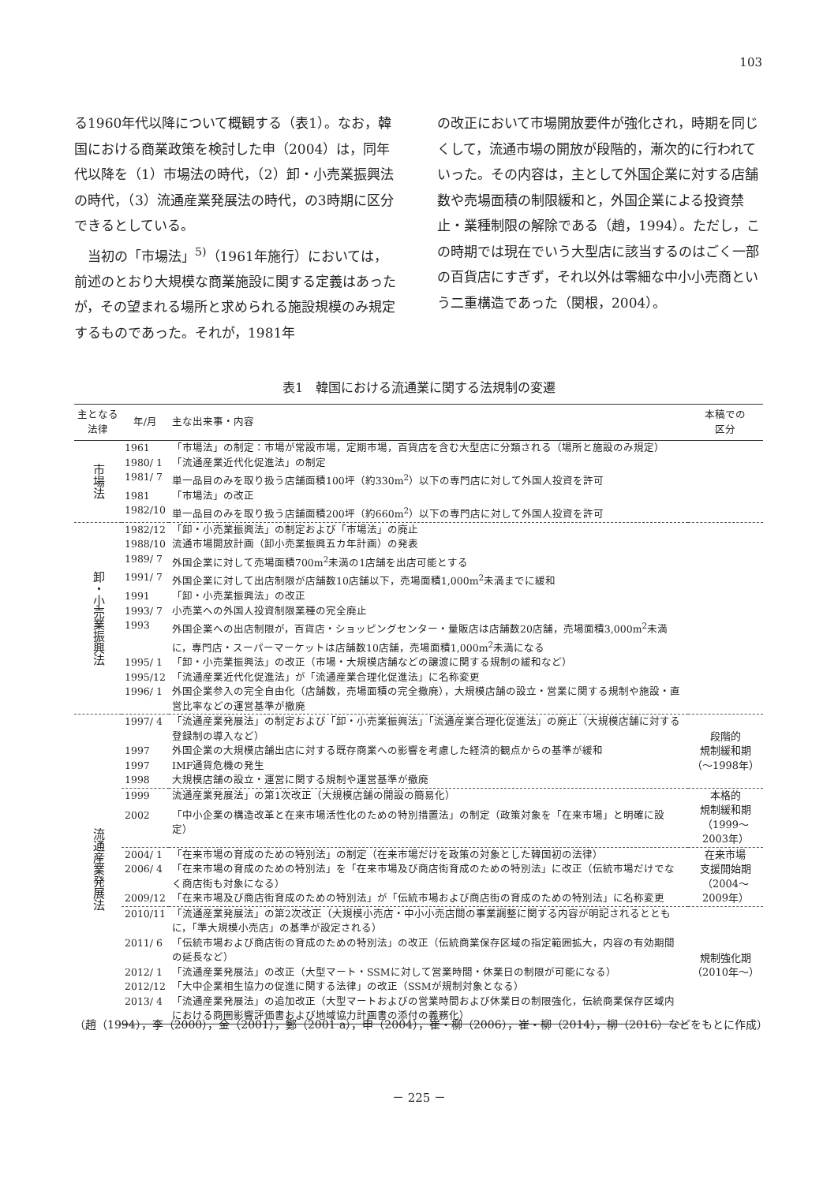103
る1960年代以降について概観する（表1）。なお，韓国における商業政策を検討した申（2004）は，同年代以降を（1）市場法の時代，（2）卸・小売業振興法の時代，（3）流通産業発展法の時代，の3時期に区分できるとしている。
　当初の「市場法」<sup>5)</sup>（1961年施行）においては，前述のとおり大規模な商業施設に関する定義はあったが，その望まれる場所と求められる施設規模のみ規定するものであった。それが，1981年
の改正において市場開放要件が強化され，時期を同じくして，流通市場の開放が段階的，漸次的に行われていった。その内容は，主として外国企業に対する店舗数や売場面積の制限緩和と，外国企業による投資禁止・業種制限の解除である（趙，1994）。ただし，この時期では現在でいう大型店に該当するのはごく一部の百貨店にすぎず，それ以外は零細な中小小売商という二重構造であった（関根，2004）。
表1　韓国における流通業に関する法規制の変遷
| 主となる 法律 | 年/月 | 主な出来事・内容 | 本稿での 区分 |
| --- | --- | --- | --- |
| 市場法 | 1961 | 「市場法」の制定：市場が常設市場，定期市場，百貨店を含む大型店に分類される（場所と施設のみ規定） | |
| | 1980/ 1 | 「流通産業近代化促進法」の制定 | |
| | 1981/ 7 | 単一品目のみを取り扱う店舗面積100坪（約330m<sup>2</sup>）以下の専門店に対して外国人投資を許可 | |
| | 1981 | 「市場法」の改正 | |
| | 1982/10 | 単一品目のみを取り扱う店舗面積200坪（約660m<sup>2</sup>）以下の専門店に対して外国人投資を許可 | |
| 卸・小売業振興法 | 1982/12 | 「卸・小売業振興法」の制定および「市場法」の廃止 | |
| | 1988/10 | 流通市場開放計画（卸小売業振興五カ年計画）の発表 | |
| | 1989/ 7 | 外国企業に対して売場面積700m<sup>2</sup>未満の1店舗を出店可能とする | |
| | 1991/ 7 | 外国企業に対して出店制限が店舗数10店舗以下，売場面積1,000m<sup>2</sup>未満までに緩和 | |
| | 1991 | 「卸・小売業振興法」の改正 | |
| | 1993/ 7 | 小売業への外国人投資制限業種の完全廃止 | |
| | 1993 | 外国企業への出店制限が，百貨店・ショッピングセンター・量販店は店舗数20店舗，売場面積3,000m<sup>2</sup>未満に，専門店・スーパーマーケットは店舗数10店舗，売場面積1,000m<sup>2</sup>未満になる | |
| | 1995/ 1 | 「卸・小売業振興法」の改正（市場・大規模店舗などの譲渡に関する規制の緩和など） | |
| | 1995/12 | 「流通産業近代化促進法」が「流通産業合理化促進法」に名称変更 | |
| | 1996/ 1 | 外国企業参入の完全自由化（店舗数，売場面積の完全撤廃），大規模店舗の設立・営業に関する規制や施設・直営比率などの運営基準が撤廃 | |
| 流通産業発展法 | 1997/ 4 | 「流通産業発展法」の制定および「卸・小売業振興法」「流通産業合理化促進法」の廃止（大規模店舗に対する登録制の導入など） | 段階的 規制緩和期 （～1998年） |
| | 1997 | 外国企業の大規模店舗出店に対する既存商業への影響を考慮した経済的観点からの基準が緩和 | |
| | 1997 | IMF通貨危機の発生 | |
| | 1998 | 大規模店舗の設立・運営に関する規制や運営基準が撤廃 | |
| | 1999 | 流通産業発展法」の第1次改正（大規模店舗の開設の簡易化） | 本格的 規制緩和期 （1999～2003年） |
| | 2002 | 「中小企業の構造改革と在来市場活性化のための特別措置法」の制定（政策対象を「在来市場」と明確に設定） | |
| | 2004/ 1 | 「在来市場の育成のための特別法」の制定（在来市場だけを政策の対象とした韓国初の法律） | 在来市場 支援開始期 （2004～2009年） |
| | 2006/ 4 | 「在来市場の育成のための特別法」を「在来市場及び商店街育成のための特別法」に改正（伝統市場だけでなく商店街も対象になる） | |
| | 2009/12 | 「在来市場及び商店街育成のための特別法」が「伝統市場および商店街の育成のための特別法」に名称変更 | |
| | 2010/11 | 「流通産業発展法」の第2次改正（大規模小売店・中小小売店間の事業調整に関する内容が明記されるとともに，「準大規模小売店」の基準が設定される） | 規制強化期 （2010年～） |
| | 2011/ 6 | 「伝統市場および商店街の育成のための特別法」の改正（伝統商業保存区域の指定範囲拡大，内容の有効期間の延長など） | |
| | 2012/ 1 | 「流通産業発展法」の改正（大型マート・SSMに対して営業時間・休業日の制限が可能になる） | |
| | 2012/12 | 「大中企業相生協力の促進に関する法律」の改正（SSMが規制対象となる） | |
| | 2013/ 4 | 「流通産業発展法」の追加改正（大型マートおよびの営業時間および休業日の制限強化，伝統商業保存区域内における商圏影響評価書および地域協力計画書の添付の義務化） | |
（趙（1994），李（2000），金（2001），鄭（2001 a），申（2004），崔・柳（2006），崔・柳（2014），柳（2016）などをもとに作成）
－ 225 －